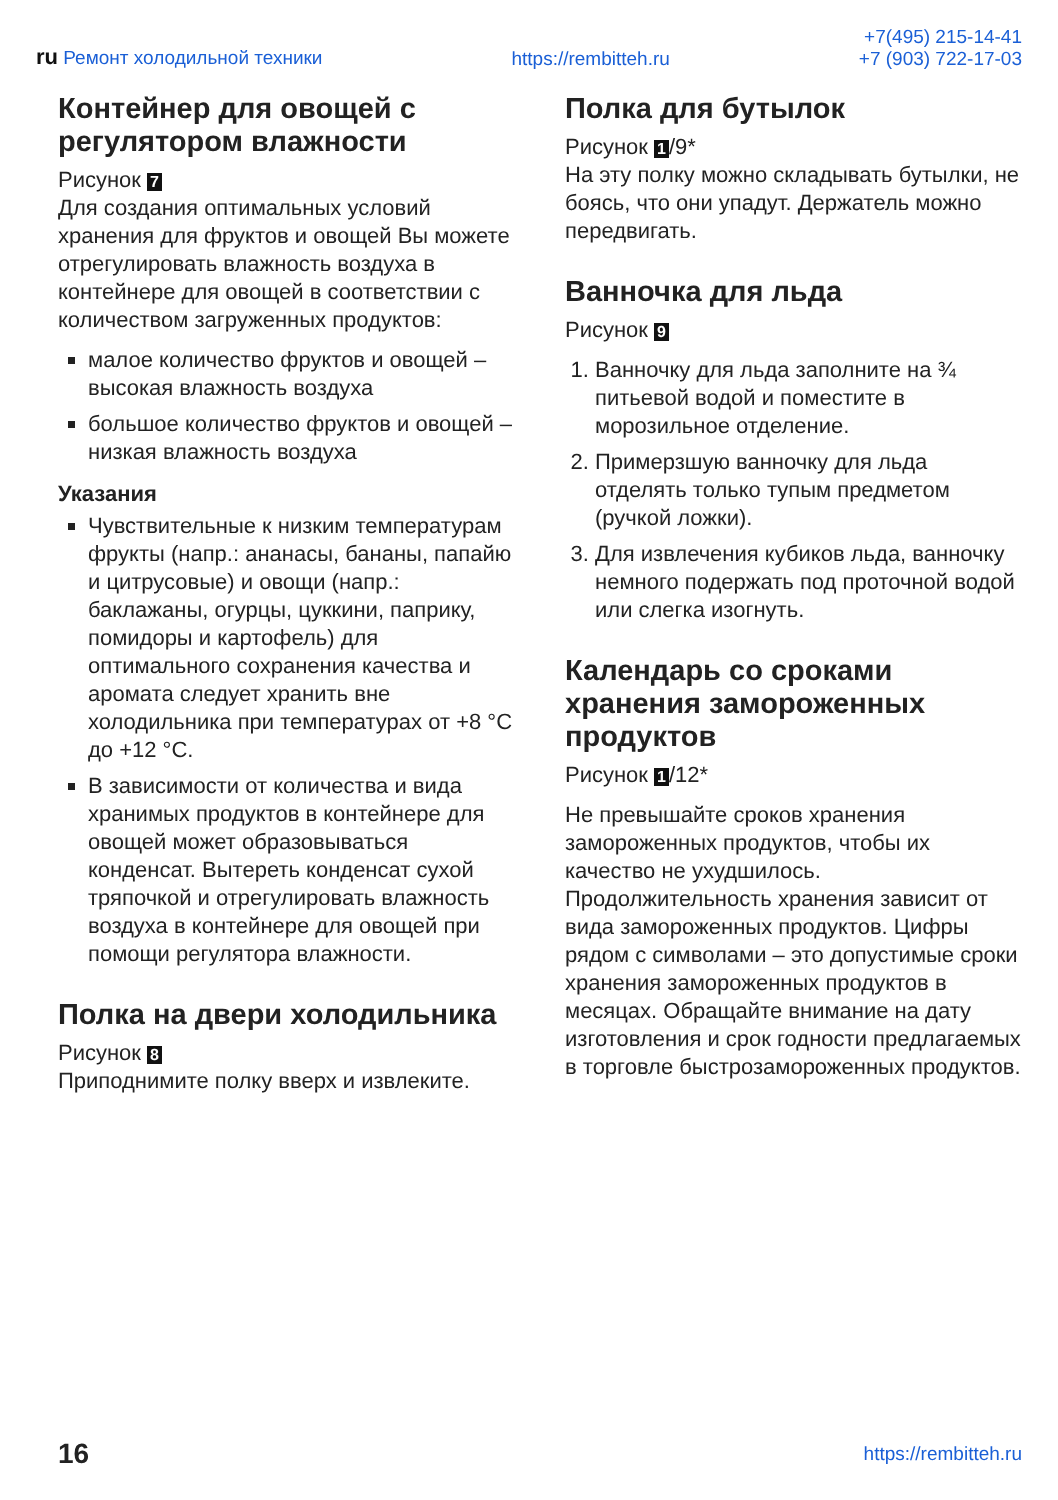ru Ремонт холодильной техники
https://rembitteh.ru
+7(495) 215-14-41
+7 (903) 722-17-03
Контейнер для овощей с регулятором влажности
Рисунок 7
Для создания оптимальных условий хранения для фруктов и овощей Вы можете отрегулировать влажность воздуха в контейнере для овощей в соответствии с количеством загруженных продуктов:
малое количество фруктов и овощей – высокая влажность воздуха
большое количество фруктов и овощей – низкая влажность воздуха
Указания
Чувствительные к низким температурам фрукты (напр.: ананасы, бананы, папайю и цитрусовые) и овощи (напр.: баклажаны, огурцы, цуккини, паприку, помидоры и картофель) для оптимального сохранения качества и аромата следует хранить вне холодильника при температурах от +8 °C до +12 °C.
В зависимости от количества и вида хранимых продуктов в контейнере для овощей может образовываться конденсат. Вытереть конденсат сухой тряпочкой и отрегулировать влажность воздуха в контейнере для овощей при помощи регулятора влажности.
Полка на двери холодильника
Рисунок 8
Приподнимите полку вверх и извлеките.
Полка для бутылок
Рисунок 1 /9*
На эту полку можно складывать бутылки, не боясь, что они упадут. Держатель можно передвигать.
Ванночка для льда
Рисунок 9
1. Ванночку для льда заполните на ¾ питьевой водой и поместите в морозильное отделение.
2. Примерзшую ванночку для льда отделять только тупым предметом (ручкой ложки).
3. Для извлечения кубиков льда, ванночку немного подержать под проточной водой или слегка изогнуть.
Календарь со сроками хранения замороженных продуктов
Рисунок 1 /12*
Не превышайте сроков хранения замороженных продуктов, чтобы их качество не ухудшилось. Продолжительность хранения зависит от вида замороженных продуктов. Цифры рядом с символами – это допустимые сроки хранения замороженных продуктов в месяцах. Обращайте внимание на дату изготовления и срок годности предлагаемых в торговле быстрозамороженных продуктов.
16 https://rembitteh.ru